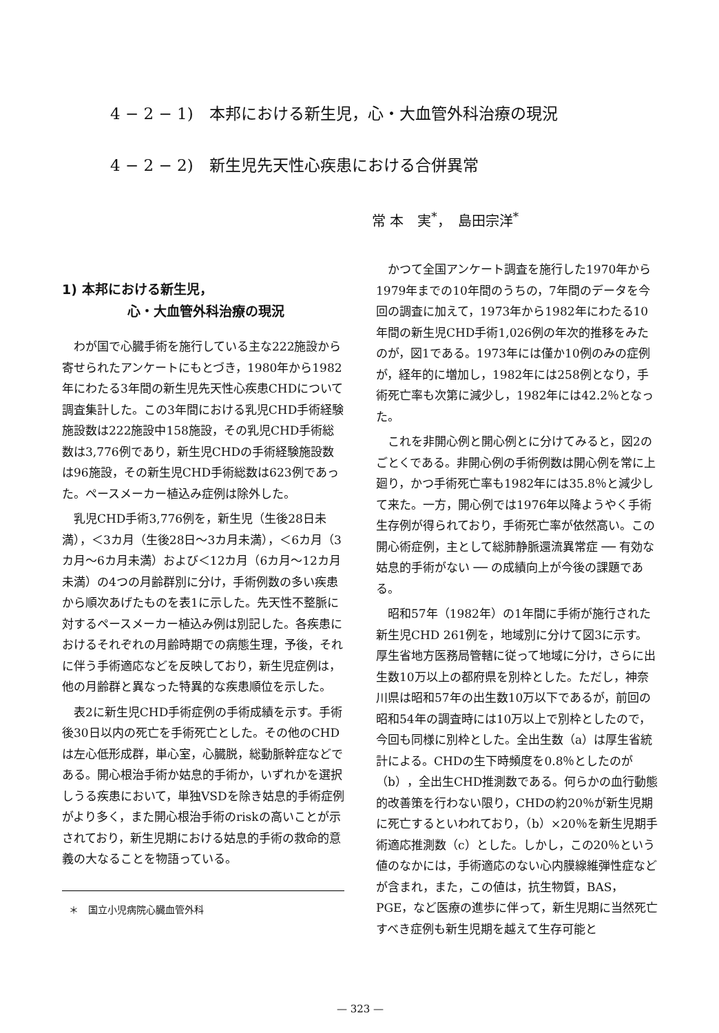4 − 2 − 1)　本邦における新生児，心・大血管外科治療の現況
4 − 2 − 2)　新生児先天性心疾患における合併異常
常 本　実<sup>*</sup>，　島田宗洋<sup>*</sup>
1) 本邦における新生児，
     心・大血管外科治療の現況
わが国で心臓手術を施行している主な222施設から寄せられたアンケートにもとづき，1980年から1982年にわたる3年間の新生児先天性心疾患CHDについて調査集計した。この3年間における乳児CHD手術経験施設数は222施設中158施設，その乳児CHD手術総数は3,776例であり，新生児CHDの手術経験施設数は96施設，その新生児CHD手術総数は623例であった。ペースメーカー植込み症例は除外した。
乳児CHD手術3,776例を，新生児（生後28日未満），＜3カ月（生後28日〜3カ月未満），＜6カ月（3カ月〜6カ月未満）および＜12カ月（6カ月〜12カ月未満）の4つの月齢群別に分け，手術例数の多い疾患から順次あげたものを表1に示した。先天性不整脈に対するペースメーカー植込み例は別記した。各疾患におけるそれぞれの月齢時期での病態生理，予後，それに伴う手術適応などを反映しており，新生児症例は，他の月齢群と異なった特異的な疾患順位を示した。
表2に新生児CHD手術症例の手術成績を示す。手術後30日以内の死亡を手術死亡とした。その他のCHDは左心低形成群，単心室，心臓脱，総動脈幹症などである。開心根治手術か姑息的手術か，いずれかを選択しうる疾患において，単独VSDを除き姑息的手術症例がより多く，また開心根治手術のriskの高いことが示されており，新生児期における姑息的手術の救命的意義の大なることを物語っている。
＊　国立小児病院心臓血管外科
かつて全国アンケート調査を施行した1970年から1979年までの10年間のうちの，7年間のデータを今回の調査に加えて，1973年から1982年にわたる10年間の新生児CHD手術1,026例の年次的推移をみたのが，図1である。1973年には僅か10例のみの症例が，経年的に増加し，1982年には258例となり，手術死亡率も次第に減少し，1982年には42.2％となった。
これを非開心例と開心例とに分けてみると，図2のごとくである。非開心例の手術例数は開心例を常に上廻り，かつ手術死亡率も1982年には35.8％と減少して来た。一方，開心例では1976年以降ようやく手術生存例が得られており，手術死亡率が依然高い。この開心術症例，主として総肺静脈還流異常症 ── 有効な姑息的手術がない ── の成績向上が今後の課題である。
昭和57年（1982年）の1年間に手術が施行された新生児CHD 261例を，地域別に分けて図3に示す。厚生省地方医務局管轄に従って地域に分け，さらに出生数10万以上の都府県を別枠とした。ただし，神奈川県は昭和57年の出生数10万以下であるが，前回の昭和54年の調査時には10万以上で別枠としたので，今回も同様に別枠とした。全出生数（a）は厚生省統計による。CHDの生下時頻度を0.8％としたのが（b），全出生CHD推測数である。何らかの血行動態的改善策を行わない限り，CHDの約20％が新生児期に死亡するといわれており，（b）×20％を新生児期手術適応推測数（c）とした。しかし，この20％という値のなかには，手術適応のない心内膜線維弾性症などが含まれ，また，この値は，抗生物質，BAS，PGE，など医療の進歩に伴って，新生児期に当然死亡すべき症例も新生児期を越えて生存可能と
— 323 —